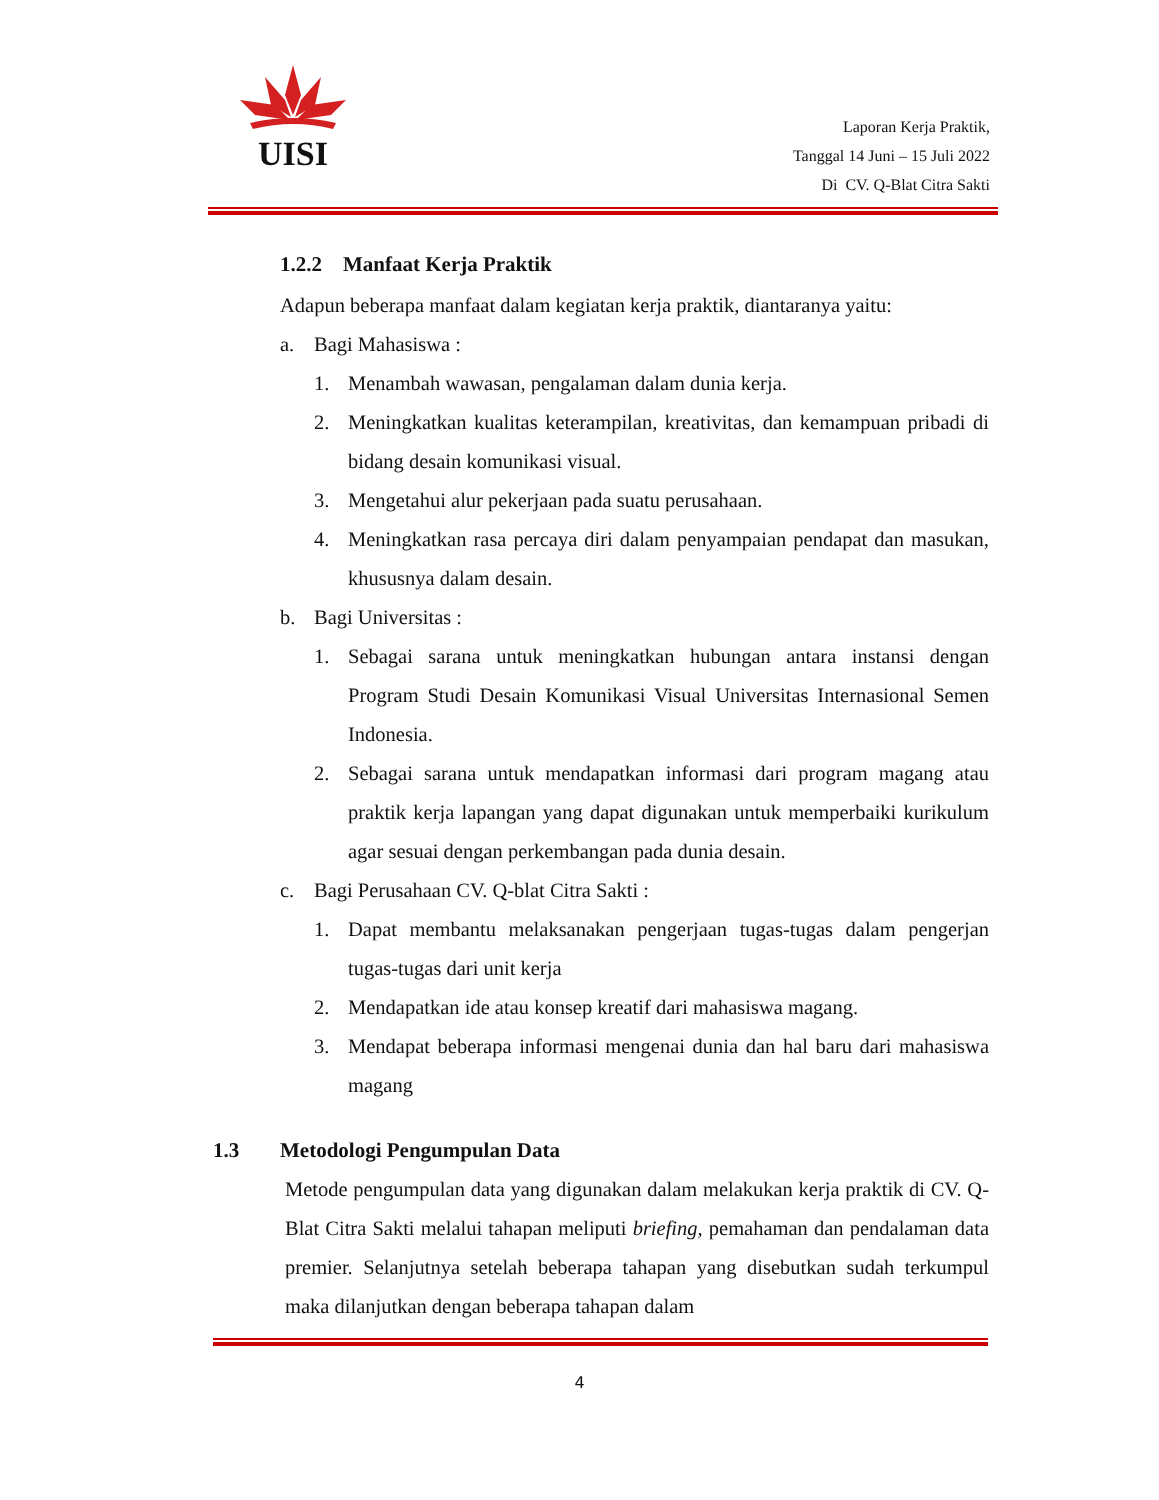UISI
Laporan Kerja Praktik,
Tanggal 14 Juni – 15 Juli 2022
Di CV. Q-Blat Citra Sakti
1.2.2 Manfaat Kerja Praktik
Adapun beberapa manfaat dalam kegiatan kerja praktik, diantaranya yaitu:
a. Bagi Mahasiswa :
1. Menambah wawasan, pengalaman dalam dunia kerja.
2. Meningkatkan kualitas keterampilan, kreativitas, dan kemampuan pribadi di bidang desain komunikasi visual.
3. Mengetahui alur pekerjaan pada suatu perusahaan.
4. Meningkatkan rasa percaya diri dalam penyampaian pendapat dan masukan, khususnya dalam desain.
b. Bagi Universitas :
1. Sebagai sarana untuk meningkatkan hubungan antara instansi dengan Program Studi Desain Komunikasi Visual Universitas Internasional Semen Indonesia.
2. Sebagai sarana untuk mendapatkan informasi dari program magang atau praktik kerja lapangan yang dapat digunakan untuk memperbaiki kurikulum agar sesuai dengan perkembangan pada dunia desain.
c. Bagi Perusahaan CV. Q-blat Citra Sakti :
1. Dapat membantu melaksanakan pengerjaan tugas-tugas dalam pengerjan tugas-tugas dari unit kerja
2. Mendapatkan ide atau konsep kreatif dari mahasiswa magang.
3. Mendapat beberapa informasi mengenai dunia dan hal baru dari mahasiswa magang
1.3 Metodologi Pengumpulan Data
Metode pengumpulan data yang digunakan dalam melakukan kerja praktik di CV. Q-Blat Citra Sakti melalui tahapan meliputi briefing, pemahaman dan pendalaman data premier. Selanjutnya setelah beberapa tahapan yang disebutkan sudah terkumpul maka dilanjutkan dengan beberapa tahapan dalam
4